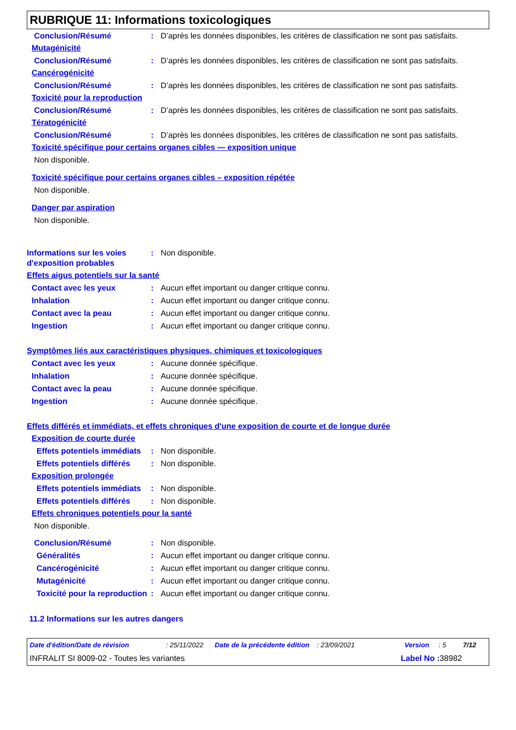RUBRIQUE 11: Informations toxicologiques
Conclusion/Résumé : D’après les données disponibles, les critères de classification ne sont pas satisfaits.
Mutagénicité
Conclusion/Résumé : D’après les données disponibles, les critères de classification ne sont pas satisfaits.
Cancérogénicité
Conclusion/Résumé : D’après les données disponibles, les critères de classification ne sont pas satisfaits.
Toxicité pour la reproduction
Conclusion/Résumé : D’après les données disponibles, les critères de classification ne sont pas satisfaits.
Tératogénicité
Conclusion/Résumé : D’après les données disponibles, les critères de classification ne sont pas satisfaits.
Toxicité spécifique pour certains organes cibles — exposition unique
Non disponible.
Toxicité spécifique pour certains organes cibles – exposition répétée
Non disponible.
Danger par aspiration
Non disponible.
Informations sur les voies d'exposition probables
: Non disponible.
Effets aigus potentiels sur la santé
Contact avec les yeux : Aucun effet important ou danger critique connu.
Inhalation : Aucun effet important ou danger critique connu.
Contact avec la peau : Aucun effet important ou danger critique connu.
Ingestion : Aucun effet important ou danger critique connu.
Symptômes liés aux caractéristiques physiques, chimiques et toxicologiques
Contact avec les yeux : Aucune donnée spécifique.
Inhalation : Aucune donnée spécifique.
Contact avec la peau : Aucune donnée spécifique.
Ingestion : Aucune donnée spécifique.
Effets différés et immédiats, et effets chroniques d'une exposition de courte et de longue durée
Exposition de courte durée
Effets potentiels immédiats
: Non disponible.
Effets potentiels différés
: Non disponible.
Exposition prolongée
Effets potentiels immédiats
: Non disponible.
Effets potentiels différés
: Non disponible.
Effets chroniques potentiels pour la santé
Non disponible.
Conclusion/Résumé : Non disponible.
Généralités : Aucun effet important ou danger critique connu.
Cancérogénicité : Aucun effet important ou danger critique connu.
Mutagénicité : Aucun effet important ou danger critique connu.
Toxicité pour la reproduction
: Aucun effet important ou danger critique connu.
11.2 Informations sur les autres dangers
Date d'édition/Date de révision: 25/11/2022 Date de la précédente édition: 23/09/2021 Version: 5 7/12
INFRALIT SI 8009-02 - Toutes les variantes Label No : 38982